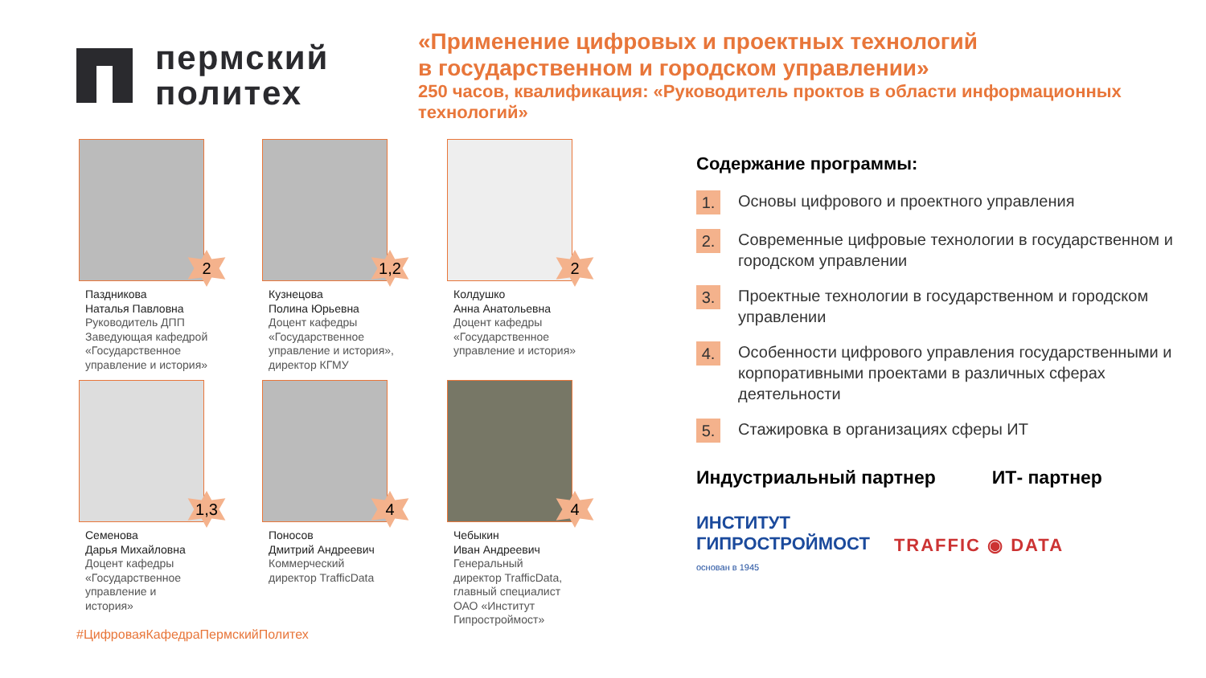пермский
политех
«Применение цифровых и проектных технологий
в государственном и городском управлении»
250 часов, квалификация: «Руководитель проктов в области информационных
технологий»
2
Паздникова
Наталья Павловна
Руководитель ДПП
Заведующая кафедрой
«Государственное
управление и история»
1,2
Кузнецова
Полина Юрьевна
Доцент кафедры
«Государственное
управление и история»,
директор КГМУ
2
Колдушко
Анна Анатольевна
Доцент кафедры
«Государственное
управление и история»
1,3
Семенова
Дарья Михайловна
Доцент кафедры
«Государственное
управление и
история»
4
Поносов
Дмитрий Андреевич
Коммерческий
директор TrafficData
4
Чебыкин
Иван Андреевич
Генеральный
директор TrafficData,
главный специалист
ОАО «Институт
Гипростроймост»
Содержание программы:
1.
Основы цифрового и проектного управления
2.
Современные цифровые технологии в государственном и городском управлении
3.
Проектные технологии в государственном и городском управлении
4.
Особенности цифрового управления государственными и корпоративными проектами в различных сферах деятельности
5.
Стажировка в организациях сферы ИТ
Индустриальный партнер ИТ- партнер
ИНСТИТУТ
ГИПРОСТРОЙМОСТ
основан в 1945
TRAFFIC ◉ DATA
#ЦифроваяКафедраПермскийПолитех